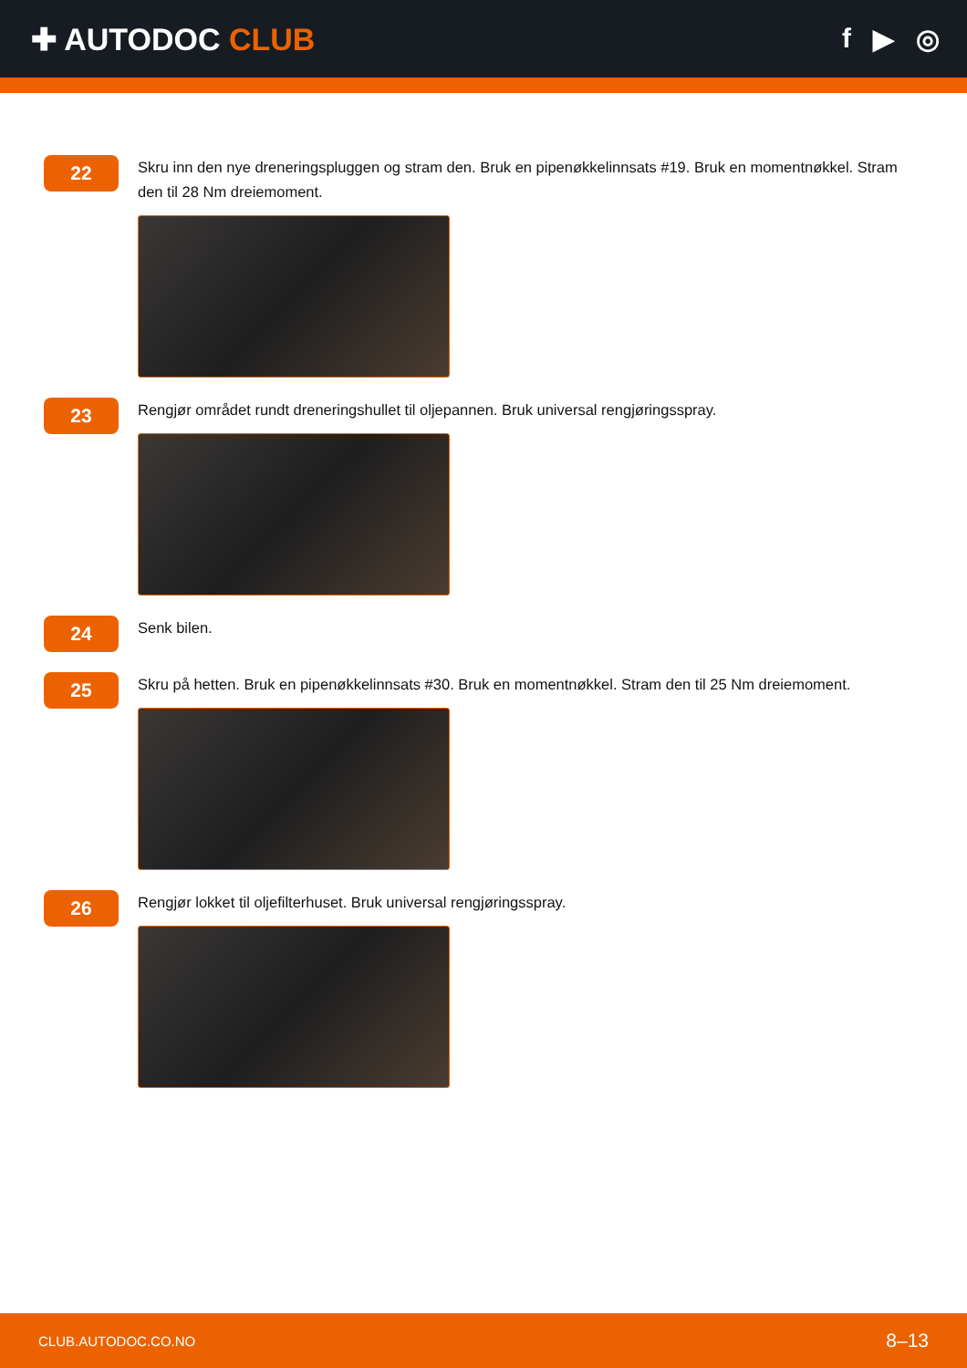✚ AUTODOC CLUB f ▶ ◎
22
Skru inn den nye dreneringspluggen og stram den. Bruk en pipenøkkelinnsats #19. Bruk en momentnøkkel. Stram den til 28 Nm dreiemoment.
23
Rengjør området rundt dreneringshullet til oljepannen. Bruk universal rengjøringsspray.
24
Senk bilen.
25
Skru på hetten. Bruk en pipenøkkelinnsats #30. Bruk en momentnøkkel. Stram den til 25 Nm dreiemoment.
26
Rengjør lokket til oljefilterhuset. Bruk universal rengjøringsspray.
CLUB.AUTODOC.CO.NO 8–13